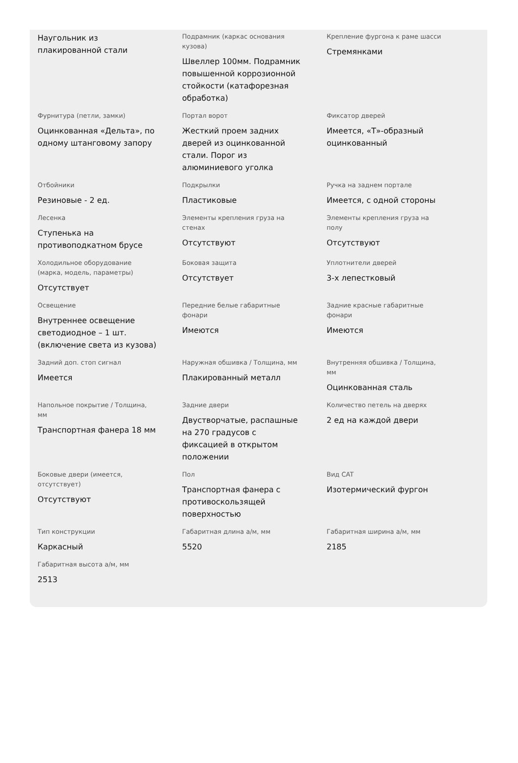Наугольник из плакированной стали
Подрамник (каркас основания кузова)
Швеллер 100мм. Подрамник повышенной коррозионной стойкости (катафорезная обработка)
Крепление фургона к раме шасси
Стремянками
Фурнитура (петли, замки)
Оцинкованная «Дельта», по одному штанговому запору
Портал ворот
Жесткий проем задних дверей из оцинкованной стали. Порог из алюминиевого уголка
Фиксатор дверей
Имеется, «Т»-образный оцинкованный
Отбойники
Резиновые - 2 ед.
Подкрылки
Пластиковые
Ручка на заднем портале
Имеется, с одной стороны
Лесенка
Ступенька на противоподкатном брусе
Элементы крепления груза на стенах
Отсутствуют
Элементы крепления груза на полу
Отсутствуют
Холодильное оборудование (марка, модель, параметры)
Отсутствует
Боковая защита
Отсутствует
Уплотнители дверей
3-х лепестковый
Освещение
Внутреннее освещение светодиодное – 1 шт. (включение света из кузова)
Передние белые габаритные фонари
Имеются
Задние красные габаритные фонари
Имеются
Задний доп. стоп сигнал
Имеется
Наружная обшивка / Толщина, мм
Плакированный металл
Внутренняя обшивка / Толщина, мм
Оцинкованная сталь
Напольное покрытие / Толщина, мм
Транспортная фанера 18 мм
Задние двери
Двустворчатые, распашные на 270 градусов с фиксацией в открытом положении
Количество петель на дверях
2 ед на каждой двери
Боковые двери (имеется, отсутствует)
Отсутствуют
Пол
Транспортная фанера с противоскользящей поверхностью
Вид CAT
Изотермический фургон
Тип конструкции
Каркасный
Габаритная длина а/м, мм
5520
Габаритная ширина а/м, мм
2185
Габаритная высота а/м, мм
2513